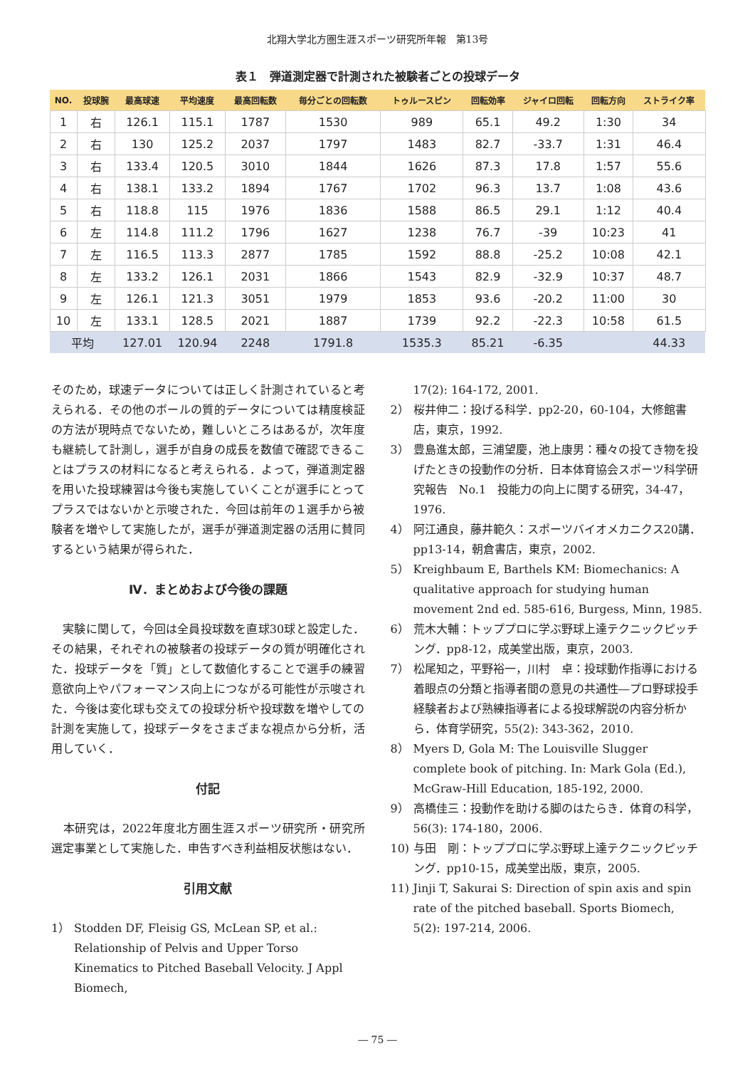北翔大学北方圏生涯スポーツ研究所年報　第13号
表１　弾道測定器で計測された被験者ごとの投球データ
| NO. | 投球腕 | 最高球速 | 平均速度 | 最高回転数 | 毎分ごとの回転数 | トゥルースピン | 回転効率 | ジャイロ回転 | 回転方向 | ストライク率 |
| --- | --- | --- | --- | --- | --- | --- | --- | --- | --- | --- |
| 1 | 右 | 126.1 | 115.1 | 1787 | 1530 | 989 | 65.1 | 49.2 | 1:30 | 34 |
| 2 | 右 | 130 | 125.2 | 2037 | 1797 | 1483 | 82.7 | -33.7 | 1:31 | 46.4 |
| 3 | 右 | 133.4 | 120.5 | 3010 | 1844 | 1626 | 87.3 | 17.8 | 1:57 | 55.6 |
| 4 | 右 | 138.1 | 133.2 | 1894 | 1767 | 1702 | 96.3 | 13.7 | 1:08 | 43.6 |
| 5 | 右 | 118.8 | 115 | 1976 | 1836 | 1588 | 86.5 | 29.1 | 1:12 | 40.4 |
| 6 | 左 | 114.8 | 111.2 | 1796 | 1627 | 1238 | 76.7 | -39 | 10:23 | 41 |
| 7 | 左 | 116.5 | 113.3 | 2877 | 1785 | 1592 | 88.8 | -25.2 | 10:08 | 42.1 |
| 8 | 左 | 133.2 | 126.1 | 2031 | 1866 | 1543 | 82.9 | -32.9 | 10:37 | 48.7 |
| 9 | 左 | 126.1 | 121.3 | 3051 | 1979 | 1853 | 93.6 | -20.2 | 11:00 | 30 |
| 10 | 左 | 133.1 | 128.5 | 2021 | 1887 | 1739 | 92.2 | -22.3 | 10:58 | 61.5 |
| 平均 | | 127.01 | 120.94 | 2248 | 1791.8 | 1535.3 | 85.21 | -6.35 | | 44.33 |
そのため，球速データについては正しく計測されていると考えられる．その他のボールの質的データについては精度検証の方法が現時点でないため，難しいところはあるが，次年度も継続して計測し，選手が自身の成長を数値で確認できることはプラスの材料になると考えられる．よって，弾道測定器を用いた投球練習は今後も実施していくことが選手にとってプラスではないかと示唆された．今回は前年の１選手から被験者を増やして実施したが，選手が弾道測定器の活用に賛同するという結果が得られた．
Ⅳ．まとめおよび今後の課題
　実験に関して，今回は全員投球数を直球30球と設定した．その結果，それぞれの被験者の投球データの質が明確化された．投球データを「質」として数値化することで選手の練習意欲向上やパフォーマンス向上につながる可能性が示唆された．今後は変化球も交えての投球分析や投球数を増やしての計測を実施して，投球データをさまざまな視点から分析，活用していく．
付記
　本研究は，2022年度北方圏生涯スポーツ研究所・研究所選定事業として実施した．申告すべき利益相反状態はない．
引用文献
1） Stodden DF, Fleisig GS, McLean SP, et al.: Relationship of Pelvis and Upper Torso Kinematics to Pitched Baseball Velocity. J Appl Biomech,
17(2): 164-172, 2001.
2） 桜井伸二：投げる科学．pp2-20，60-104，大修館書店，東京，1992.
3） 豊島進太郎，三浦望慶，池上康男：種々の投てき物を投げたときの投動作の分析．日本体育協会スポーツ科学研究報告　No.1　投能力の向上に関する研究，34-47，1976.
4） 阿江通良，藤井範久：スポーツバイオメカニクス20講．pp13-14，朝倉書店，東京，2002.
5） Kreighbaum E, Barthels KM: Biomechanics: A qualitative approach for studying human movement 2nd ed. 585-616, Burgess, Minn, 1985.
6） 荒木大輔：トッププロに学ぶ野球上達テクニックピッチング．pp8-12，成美堂出版，東京，2003.
7） 松尾知之，平野裕一，川村　卓：投球動作指導における着眼点の分類と指導者間の意見の共通性―プロ野球投手経験者および熟練指導者による投球解説の内容分析から．体育学研究，55(2): 343-362，2010.
8） Myers D, Gola M: The Louisville Slugger complete book of pitching. In: Mark Gola (Ed.), McGraw-Hill Education, 185-192, 2000.
9） 高橋佳三：投動作を助ける脚のはたらき．体育の科学，56(3): 174-180，2006.
10) 与田　剛：トッププロに学ぶ野球上達テクニックピッチング．pp10-15，成美堂出版，東京，2005.
11) Jinji T, Sakurai S: Direction of spin axis and spin rate of the pitched baseball. Sports Biomech, 5(2): 197-214, 2006.
― 75 ―